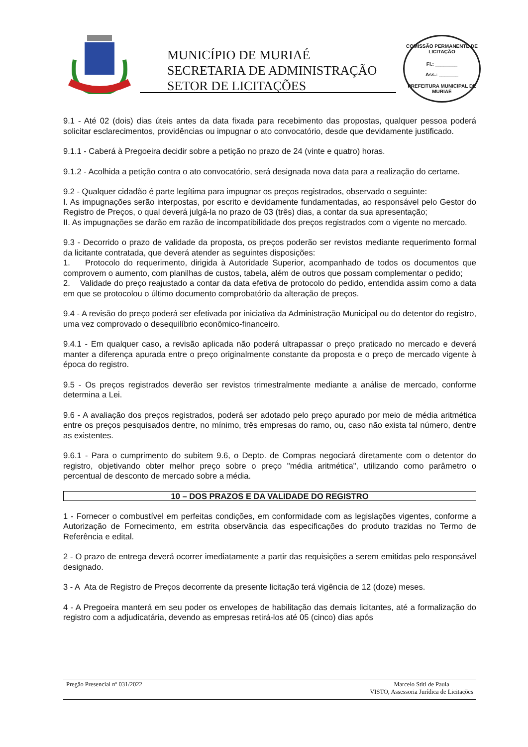MUNICÍPIO DE MURIAÉ
SECRETARIA DE ADMINISTRAÇÃO
SETOR DE LICITAÇÕES
COMISSÃO PERMANENTE DE LICITAÇÃO
Fl.: ________
Ass.: _______
PREFEITURA MUNICIPAL DE MURIAÉ
9.1 - Até 02 (dois) dias úteis antes da data fixada para recebimento das propostas, qualquer pessoa poderá solicitar esclarecimentos, providências ou impugnar o ato convocatório, desde que devidamente justificado.
9.1.1 - Caberá à Pregoeira decidir sobre a petição no prazo de 24 (vinte e quatro) horas.
9.1.2 - Acolhida a petição contra o ato convocatório, será designada nova data para a realização do certame.
9.2 - Qualquer cidadão é parte legítima para impugnar os preços registrados, observado o seguinte:
I. As impugnações serão interpostas, por escrito e devidamente fundamentadas, ao responsável pelo Gestor do Registro de Preços, o qual deverá julgá-la no prazo de 03 (três) dias, a contar da sua apresentação;
II. As impugnações se darão em razão de incompatibilidade dos preços registrados com o vigente no mercado.
9.3 - Decorrido o prazo de validade da proposta, os preços poderão ser revistos mediante requerimento formal da licitante contratada, que deverá atender as seguintes disposições:
1. Protocolo do requerimento, dirigida à Autoridade Superior, acompanhado de todos os documentos que comprovem o aumento, com planilhas de custos, tabela, além de outros que possam complementar o pedido;
2. Validade do preço reajustado a contar da data efetiva de protocolo do pedido, entendida assim como a data em que se protocolou o último documento comprobatório da alteração de preços.
9.4 - A revisão do preço poderá ser efetivada por iniciativa da Administração Municipal ou do detentor do registro, uma vez comprovado o desequilíbrio econômico-financeiro.
9.4.1 - Em qualquer caso, a revisão aplicada não poderá ultrapassar o preço praticado no mercado e deverá manter a diferença apurada entre o preço originalmente constante da proposta e o preço de mercado vigente à época do registro.
9.5 - Os preços registrados deverão ser revistos trimestralmente mediante a análise de mercado, conforme determina a Lei.
9.6 - A avaliação dos preços registrados, poderá ser adotado pelo preço apurado por meio de média aritmética entre os preços pesquisados dentre, no mínimo, três empresas do ramo, ou, caso não exista tal número, dentre as existentes.
9.6.1 - Para o cumprimento do subitem 9.6, o Depto. de Compras negociará diretamente com o detentor do registro, objetivando obter melhor preço sobre o preço "média aritmética", utilizando como parâmetro o percentual de desconto de mercado sobre a média.
10 – DOS PRAZOS E DA VALIDADE DO REGISTRO
1 - Fornecer o combustível em perfeitas condições, em conformidade com as legislações vigentes, conforme a Autorização de Fornecimento, em estrita observância das especificações do produto trazidas no Termo de Referência e edital.
2 - O prazo de entrega deverá ocorrer imediatamente a partir das requisições a serem emitidas pelo responsável designado.
3 - A Ata de Registro de Preços decorrente da presente licitação terá vigência de 12 (doze) meses.
4 - A Pregoeira manterá em seu poder os envelopes de habilitação das demais licitantes, até a formalização do registro com a adjudicatária, devendo as empresas retirá-los até 05 (cinco) dias após
Pregão Presencial nº 031/2022 Marcelo Stiti de Paula
VISTO, Assessoria Jurídica de Licitações